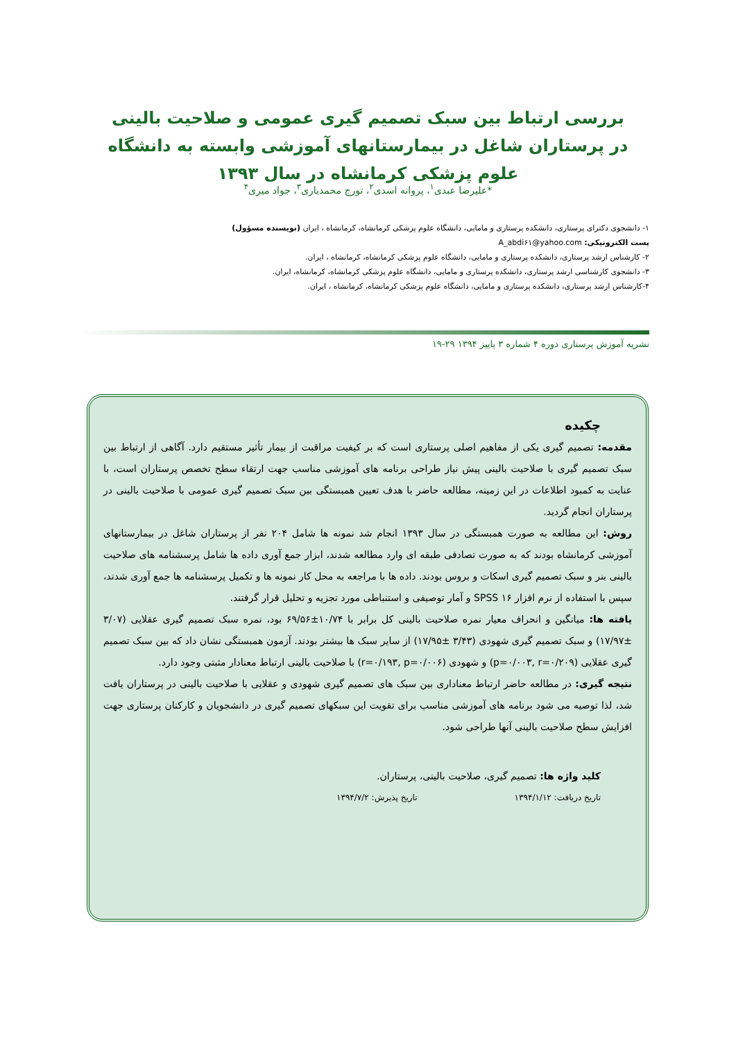بررسی ارتباط بین سبک تصمیم گیری عمومی و صلاحیت بالینی در پرستاران شاغل در بیمارستانهای آموزشی وابسته به دانشگاه علوم پزشکی کرمانشاه در سال ۱۳۹۳
*علیرضا عبدی<sup>۱</sup>، پروانه اسدی<sup>۲</sup>، تورج محمدیاری<sup>۳</sup>، جواد میری<sup>۴</sup>
۱- دانشجوی دکترای پرستاری، دانشکده پرستاری و مامایی، دانشگاه علوم پزشکی کرمانشاه، کرمانشاه ، ایران (نویسنده مسؤول)
پست الکترونیکی: A_abdi۶۱@yahoo.com
۲- کارشناس ارشد پرستاری، دانشکده پرستاری و مامایی، دانشگاه علوم پزشکی کرمانشاه، کرمانشاه ، ایران.
۳- دانشجوی کارشناسی ارشد پرستاری، دانشکده پرستاری و مامایی، دانشگاه علوم پزشکی کرمانشاه، کرمانشاه، ایران.
۴-کارشناس ارشد پرستاری، دانشکده پرستاری و مامایی، دانشگاه علوم پزشکی کرمانشاه، کرمانشاه ، ایران.
نشریه آموزش پرستاری دوره ۴ شماره ۳ پاییز ۱۳۹۴ ۲۹-۱۹
چکیده
مقدمه: تصمیم گیری یکی از مفاهیم اصلی پرستاری است که بر کیفیت مراقبت از بیمار تأثیر مستقیم دارد. آگاهی از ارتباط بین سبک تصمیم گیری با صلاحیت بالینی پیش نیاز طراحی برنامه های آموزشی مناسب جهت ارتقاء سطح تخصص پرستاران است، با عنایت به کمبود اطلاعات در این زمینه، مطالعه حاضر با هدف تعیین همبستگی بین سبک تصمیم گیری عمومی با صلاحیت بالینی در پرستاران انجام گردید.
روش: این مطالعه به صورت همبستگی در سال ۱۳۹۳ انجام شد نمونه ها شامل ۲۰۴ نفر از پرستاران شاغل در بیمارستانهای آموزشی کرمانشاه بودند که به صورت تصادفی طبقه ای وارد مطالعه شدند، ابزار جمع آوری داده ها شامل پرسشنامه های صلاحیت بالینی بنر و سبک تصمیم گیری اسکات و بروس بودند. داده ها با مراجعه به محل کار نمونه ها و تکمیل پرسشنامه ها جمع آوری شدند، سپس با استفاده از نرم افزار SPSS ۱۶ و آمار توصیفی و استنباطی مورد تجزیه و تحلیل قرار گرفتند.
یافته ها: میانگین و انحراف معیار نمره صلاحیت بالینی کل برابر با ۱۰/۷۴±۶۹/۵۶ بود، نمره سبک تصمیم گیری عقلایی (۳/۰۷ ±۱۷/۹۷) و سبک تصمیم گیری شهودی (۳/۴۳ ±۱۷/۹۵) از سایر سبک ها بیشتر بودند. آزمون همبستگی نشان داد که بین سبک تصمیم گیری عقلایی (p=۰/۰۰۳, r=۰/۲۰۹) و شهودی (r=۰/۱۹۳, p=۰/۰۰۶) با صلاحیت بالینی ارتباط معنادار مثبتی وجود دارد.
نتیجه گیری: در مطالعه حاضر ارتباط معناداری بین سبک های تصمیم گیری شهودی و عقلایی با صلاحیت بالینی در پرستاران یافت شد، لذا توصیه می شود برنامه های آموزشی مناسب برای تقویت این سبکهای تصمیم گیری در دانشجویان و کارکنان پرستاری جهت افزایش سطح صلاحیت بالینی آنها طراحی شود.
کلید واژه ها: تصمیم گیری، صلاحیت بالینی، پرستاران.
تاریخ دریافت: ۱۳۹۴/۱/۱۲ تاریخ پذیرش: ۱۳۹۴/۷/۲